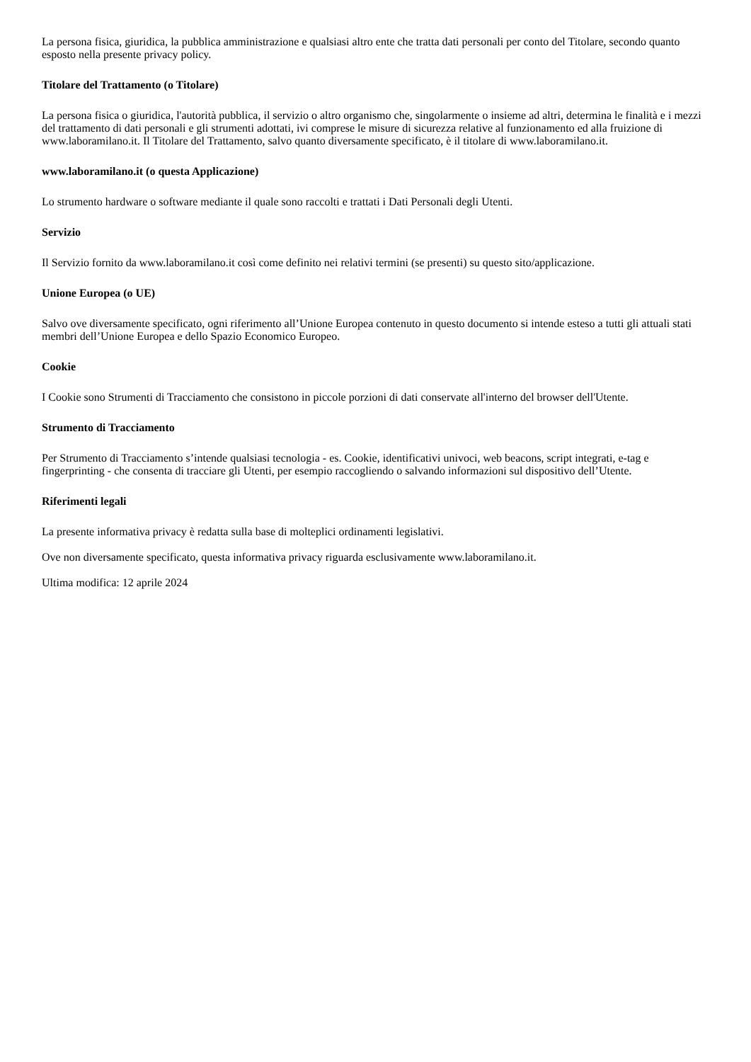La persona fisica, giuridica, la pubblica amministrazione e qualsiasi altro ente che tratta dati personali per conto del Titolare, secondo quanto esposto nella presente privacy policy.
Titolare del Trattamento (o Titolare)
La persona fisica o giuridica, l'autorità pubblica, il servizio o altro organismo che, singolarmente o insieme ad altri, determina le finalità e i mezzi del trattamento di dati personali e gli strumenti adottati, ivi comprese le misure di sicurezza relative al funzionamento ed alla fruizione di www.laboramilano.it. Il Titolare del Trattamento, salvo quanto diversamente specificato, è il titolare di www.laboramilano.it.
www.laboramilano.it (o questa Applicazione)
Lo strumento hardware o software mediante il quale sono raccolti e trattati i Dati Personali degli Utenti.
Servizio
Il Servizio fornito da www.laboramilano.it così come definito nei relativi termini (se presenti) su questo sito/applicazione.
Unione Europea (o UE)
Salvo ove diversamente specificato, ogni riferimento all’Unione Europea contenuto in questo documento si intende esteso a tutti gli attuali stati membri dell’Unione Europea e dello Spazio Economico Europeo.
Cookie
I Cookie sono Strumenti di Tracciamento che consistono in piccole porzioni di dati conservate all'interno del browser dell'Utente.
Strumento di Tracciamento
Per Strumento di Tracciamento s’intende qualsiasi tecnologia - es. Cookie, identificativi univoci, web beacons, script integrati, e-tag e fingerprinting - che consenta di tracciare gli Utenti, per esempio raccogliendo o salvando informazioni sul dispositivo dell’Utente.
Riferimenti legali
La presente informativa privacy è redatta sulla base di molteplici ordinamenti legislativi.
Ove non diversamente specificato, questa informativa privacy riguarda esclusivamente www.laboramilano.it.
Ultima modifica: 12 aprile 2024